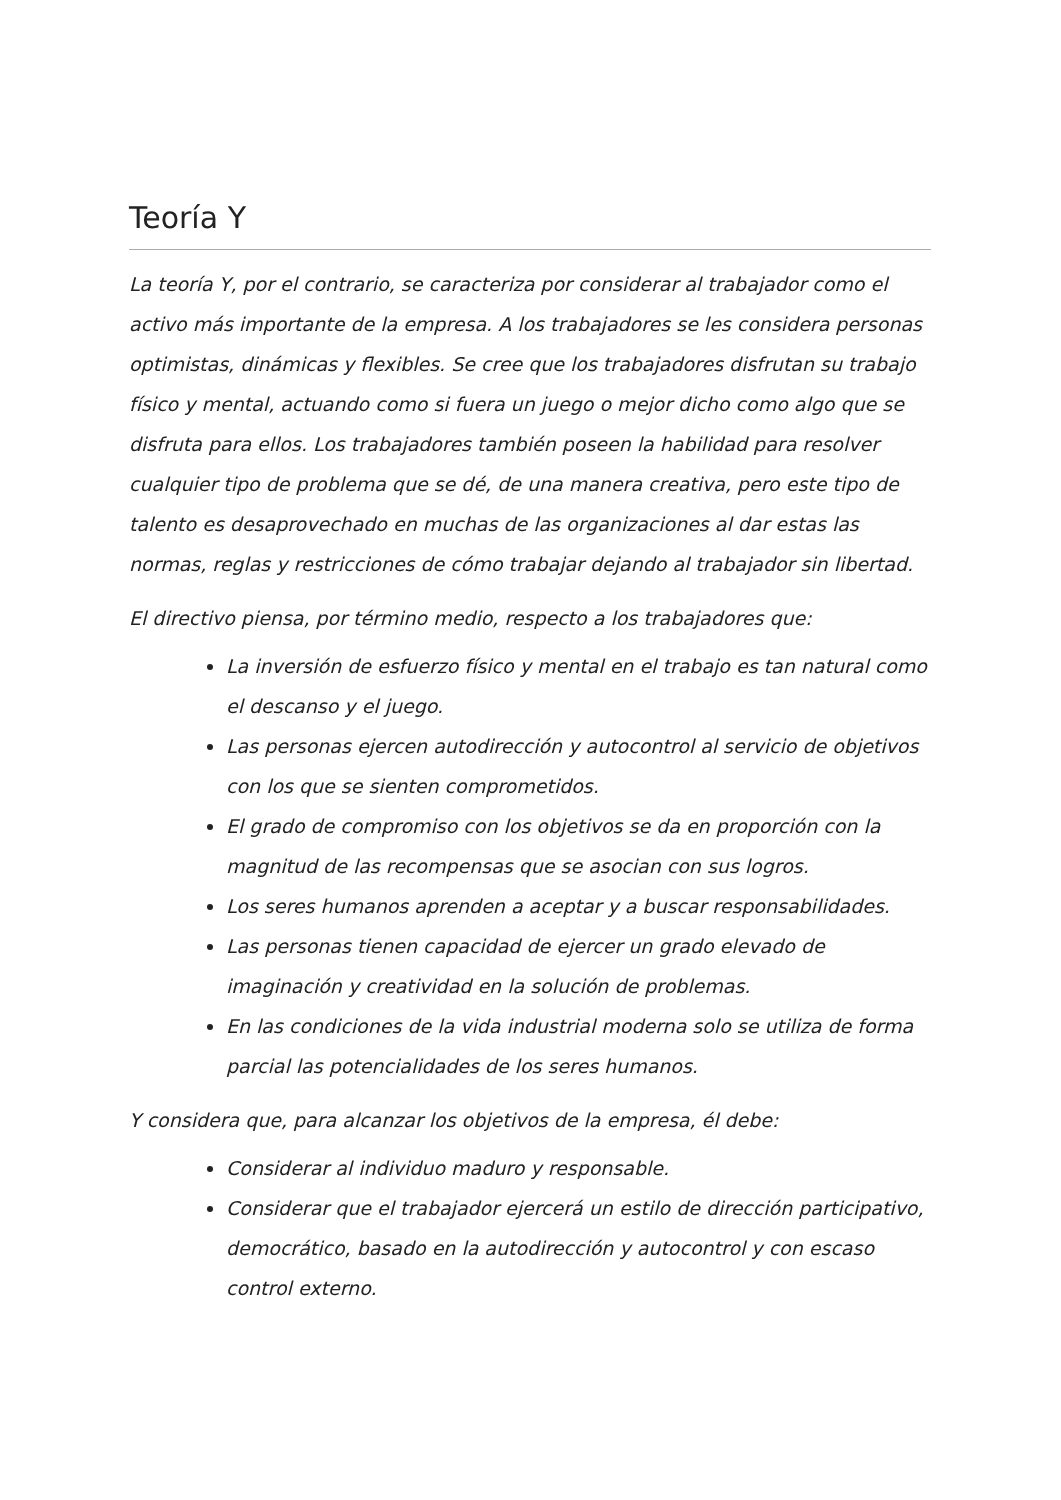Teoría Y
La teoría Y, por el contrario, se caracteriza por considerar al trabajador como el activo más importante de la empresa. A los trabajadores se les considera personas optimistas, dinámicas y flexibles. Se cree que los trabajadores disfrutan su trabajo físico y mental, actuando como si fuera un juego o mejor dicho como algo que se disfruta para ellos. Los trabajadores también poseen la habilidad para resolver cualquier tipo de problema que se dé, de una manera creativa, pero este tipo de talento es desaprovechado en muchas de las organizaciones al dar estas las normas, reglas y restricciones de cómo trabajar dejando al trabajador sin libertad.
El directivo piensa, por término medio, respecto a los trabajadores que:
La inversión de esfuerzo físico y mental en el trabajo es tan natural como el descanso y el juego.
Las personas ejercen autodirección y autocontrol al servicio de objetivos con los que se sienten comprometidos.
El grado de compromiso con los objetivos se da en proporción con la magnitud de las recompensas que se asocian con sus logros.
Los seres humanos aprenden a aceptar y a buscar responsabilidades.
Las personas tienen capacidad de ejercer un grado elevado de imaginación y creatividad en la solución de problemas.
En las condiciones de la vida industrial moderna solo se utiliza de forma parcial las potencialidades de los seres humanos.
Y considera que, para alcanzar los objetivos de la empresa, él debe:
Considerar al individuo maduro y responsable.
Considerar que el trabajador ejercerá un estilo de dirección participativo, democrático, basado en la autodirección y autocontrol y con escaso control externo.